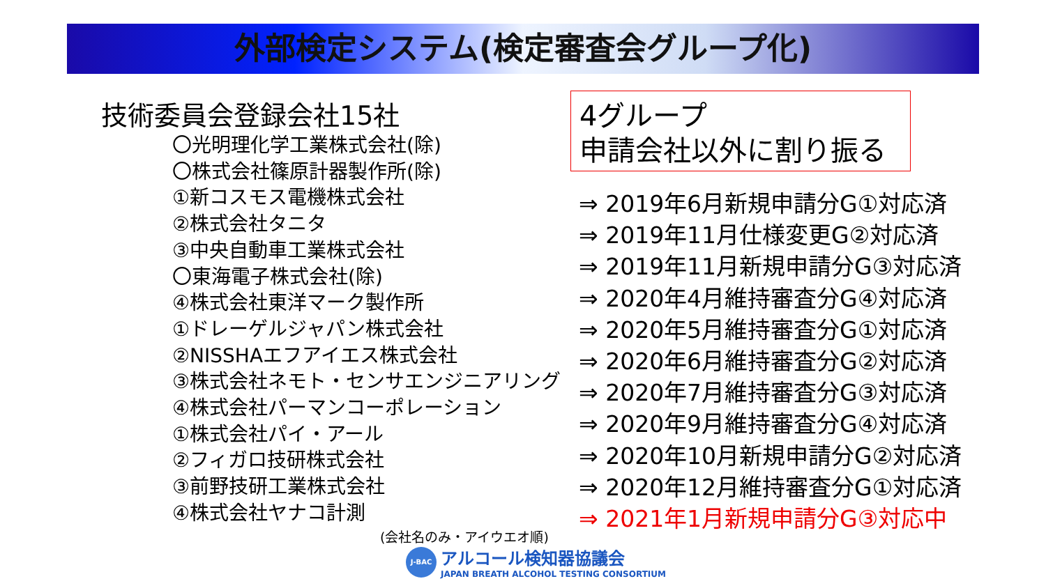外部検定システム(検定審査会グループ化)
技術委員会登録会社15社
〇光明理化学工業株式会社(除)
〇株式会社篠原計器製作所(除)
①新コスモス電機株式会社
②株式会社タニタ
③中央自動車工業株式会社
〇東海電子株式会社(除)
④株式会社東洋マーク製作所
①ドレーゲルジャパン株式会社
②NISSHAエフアイエス株式会社
③株式会社ネモト・センサエンジニアリング
④株式会社パーマンコーポレーション
①株式会社パイ・アール
②フィガロ技研株式会社
③前野技研工業株式会社
④株式会社ヤナコ計測
(会社名のみ・アイウエオ順)
4グループ
申請会社以外に割り振る
⇒ 2019年6月新規申請分G①対応済
⇒ 2019年11月仕様変更G②対応済
⇒ 2019年11月新規申請分G③対応済
⇒ 2020年4月維持審査分G④対応済
⇒ 2020年5月維持審査分G①対応済
⇒ 2020年6月維持審査分G②対応済
⇒ 2020年7月維持審査分G③対応済
⇒ 2020年9月維持審査分G④対応済
⇒ 2020年10月新規申請分G②対応済
⇒ 2020年12月維持審査分G①対応済
⇒ 2021年1月新規申請分G③対応中
J-BAC
アルコール検知器協議会
JAPAN BREATH ALCOHOL TESTING CONSORTIUM